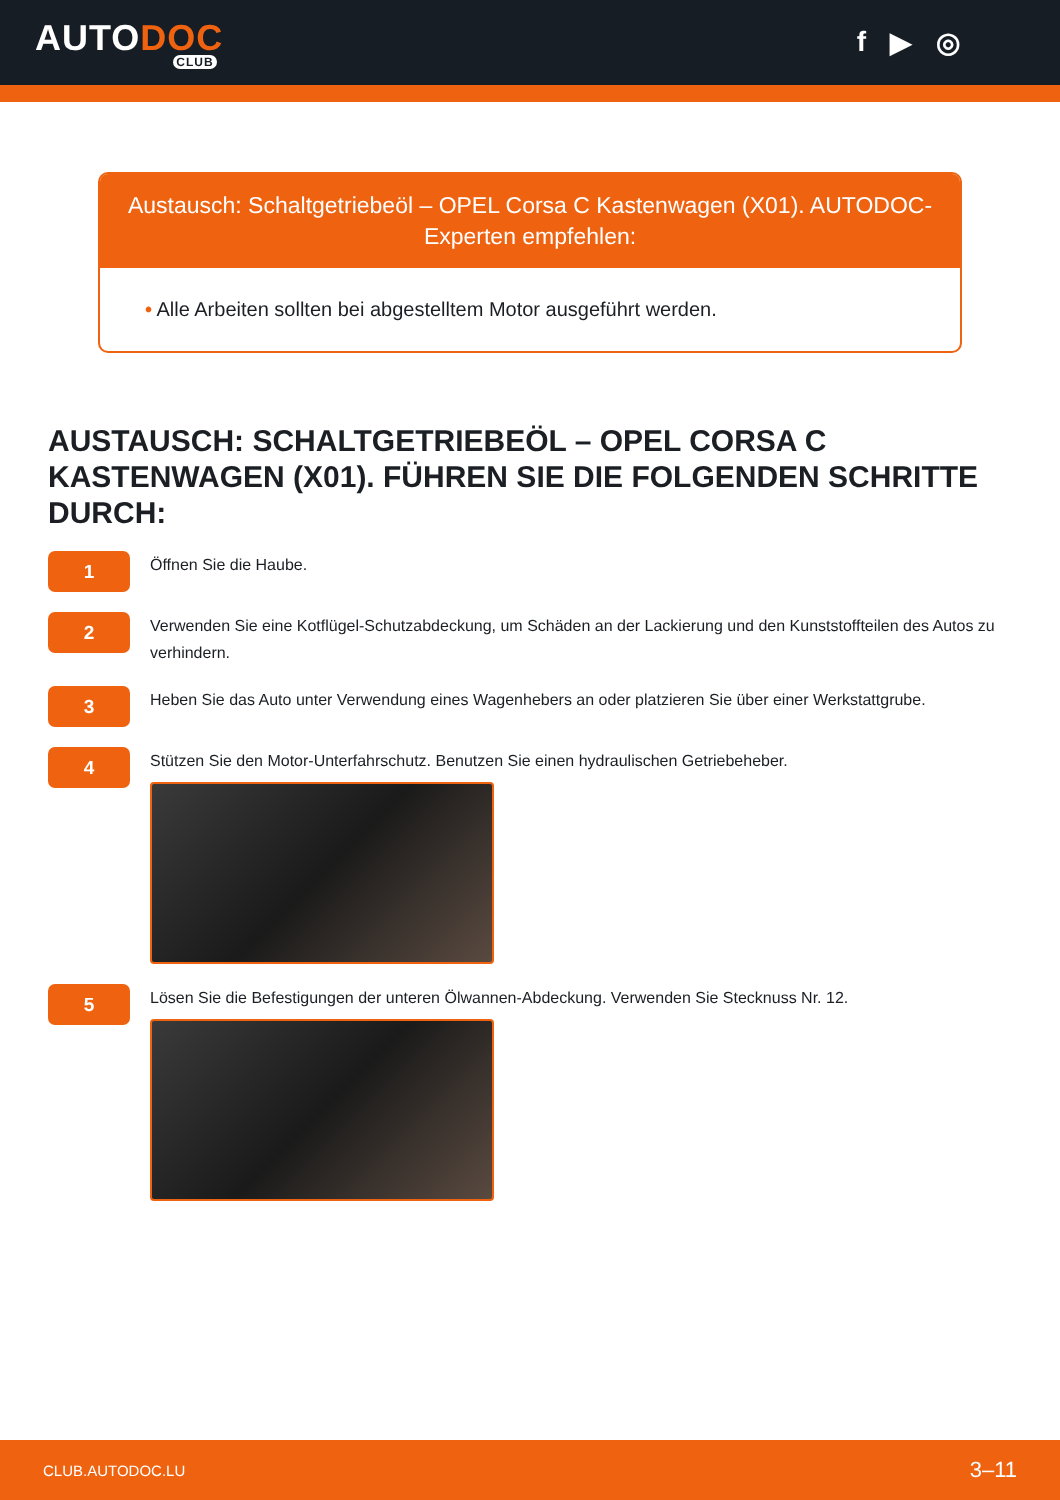AUTODOC
CLUB
f ▶ ◎
Austausch: Schaltgetriebeöl – OPEL Corsa C Kastenwagen (X01). AUTODOC-Experten empfehlen:
• Alle Arbeiten sollten bei abgestelltem Motor ausgeführt werden.
AUSTAUSCH: SCHALTGETRIEBEÖL – OPEL CORSA C KASTENWAGEN (X01). FÜHREN SIE DIE FOLGENDEN SCHRITTE DURCH:
1
Öffnen Sie die Haube.
2
Verwenden Sie eine Kotflügel-Schutzabdeckung, um Schäden an der Lackierung und den Kunststoffteilen des Autos zu verhindern.
3
Heben Sie das Auto unter Verwendung eines Wagenhebers an oder platzieren Sie über einer Werkstattgrube.
4
Stützen Sie den Motor-Unterfahrschutz. Benutzen Sie einen hydraulischen Getriebeheber.
5
Lösen Sie die Befestigungen der unteren Ölwannen-Abdeckung. Verwenden Sie Stecknuss Nr. 12.
CLUB.AUTODOC.LU 3–11